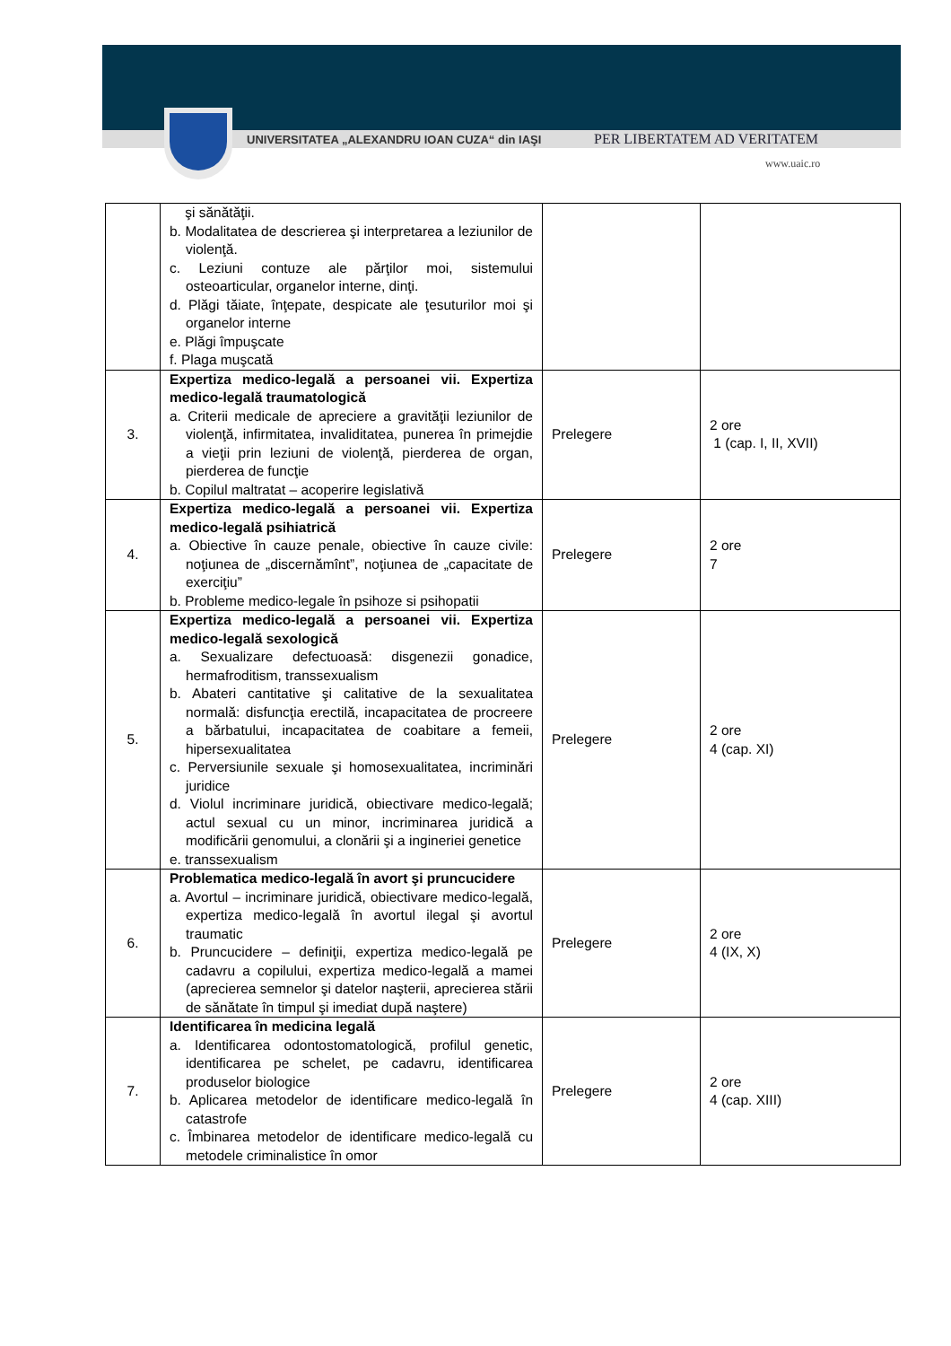UNIVERSITATEA „ALEXANDRU IOAN CUZA“ din IAŞI
PER LIBERTATEM AD VERITATEM
www.uaic.ro
| | şi sănătăţii. b. Modalitatea de descrierea şi interpretarea a leziunilor de violenţă. c. Leziuni contuze ale părţilor moi, sistemului osteoarticular, organelor interne, dinţi. d. Plăgi tăiate, înţepate, despicate ale ţesuturilor moi şi organelor interne e. Plăgi împuşcate f. Plaga muşcată | | |
| 3. | Expertiza medico-legală a persoanei vii. Expertiza medico-legală traumatologică a. Criterii medicale de apreciere a gravităţii leziunilor de violenţă, infirmitatea, invaliditatea, punerea în primejdie a vieţii prin leziuni de violenţă, pierderea de organ, pierderea de funcţie b. Copilul maltratat – acoperire legislativă | Prelegere | 2 ore 1 (cap. I, II, XVII) |
| 4. | Expertiza medico-legală a persoanei vii. Expertiza medico-legală psihiatrică a. Obiective în cauze penale, obiective în cauze civile: noţiunea de „discernămînt”, noţiunea de „capacitate de exerciţiu” b. Probleme medico-legale în psihoze si psihopatii | Prelegere | 2 ore 7 |
| 5. | Expertiza medico-legală a persoanei vii. Expertiza medico-legală sexologică a. Sexualizare defectuoasă: disgenezii gonadice, hermafroditism, transsexualism b. Abateri cantitative şi calitative de la sexualitatea normală: disfuncţia erectilă, incapacitatea de procreere a bărbatului, incapacitatea de coabitare a femeii, hipersexualitatea c. Perversiunile sexuale şi homosexualitatea, incriminări juridice d. Violul incriminare juridică, obiectivare medico-legală; actul sexual cu un minor, incriminarea juridică a modificării genomului, a clonării şi a ingineriei genetice e. transsexualism | Prelegere | 2 ore 4 (cap. XI) |
| 6. | Problematica medico-legală în avort şi pruncucidere a. Avortul – incriminare juridică, obiectivare medico-legală, expertiza medico-legală în avortul ilegal şi avortul traumatic b. Pruncucidere – definiţii, expertiza medico-legală pe cadavru a copilului, expertiza medico-legală a mamei (aprecierea semnelor şi datelor naşterii, aprecierea stării de sănătate în timpul şi imediat după naştere) | Prelegere | 2 ore 4 (IX, X) |
| 7. | Identificarea în medicina legală a. Identificarea odontostomatologică, profilul genetic, identificarea pe schelet, pe cadavru, identificarea produselor biologice b. Aplicarea metodelor de identificare medico-legală în catastrofe c. Îmbinarea metodelor de identificare medico-legală cu metodele criminalistice în omor | Prelegere | 2 ore 4 (cap. XIII) |